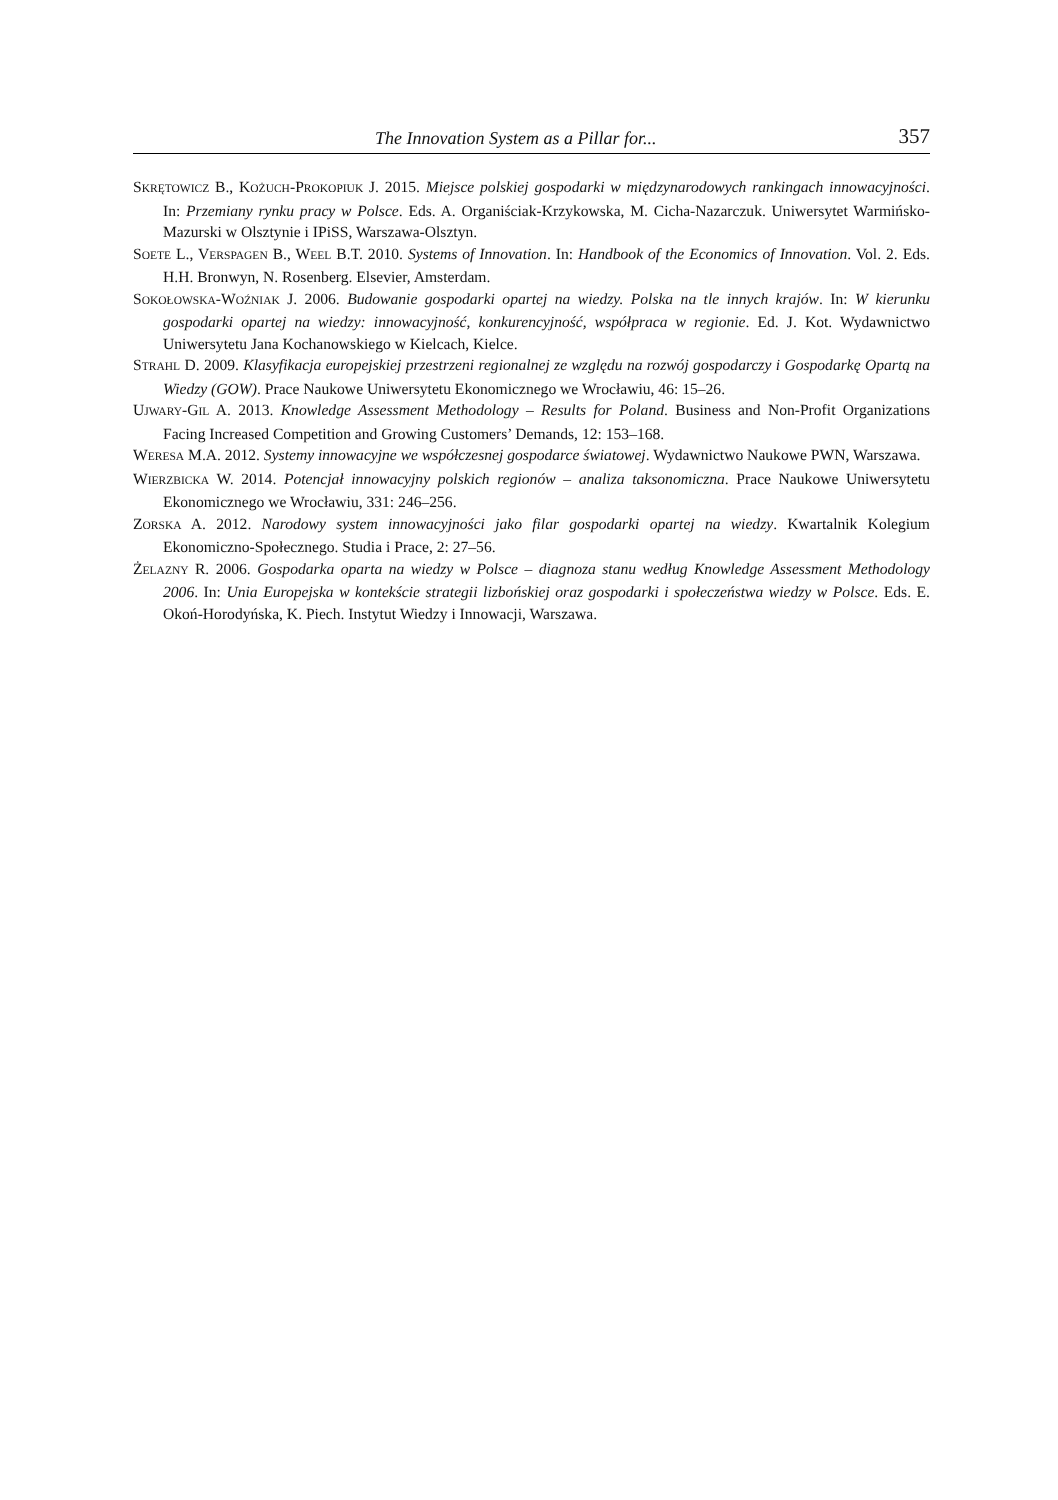The Innovation System as a Pillar for... 357
SKRĘTOWICZ B., KOŻUCH-PROKOPIUK J. 2015. Miejsce polskiej gospodarki w międzynarodowych rankingach innowacyjności. In: Przemiany rynku pracy w Polsce. Eds. A. Organiściak-Krzykowska, M. Cicha-Nazarczuk. Uniwersytet Warmińsko-Mazurski w Olsztynie i IPiSS, Warszawa-Olsztyn.
SOETE L., VERSPAGEN B., WEEL B.T. 2010. Systems of Innovation. In: Handbook of the Economics of Innovation. Vol. 2. Eds. H.H. Bronwyn, N. Rosenberg. Elsevier, Amsterdam.
SOKOŁOWSKA-WOŹNIAK J. 2006. Budowanie gospodarki opartej na wiedzy. Polska na tle innych krajów. In: W kierunku gospodarki opartej na wiedzy: innowacyjność, konkurencyjność, współpraca w regionie. Ed. J. Kot. Wydawnictwo Uniwersytetu Jana Kochanowskiego w Kielcach, Kielce.
STRAHL D. 2009. Klasyfikacja europejskiej przestrzeni regionalnej ze względu na rozwój gospodarczy i Gospodarkę Opartą na Wiedzy (GOW). Prace Naukowe Uniwersytetu Ekonomicznego we Wrocławiu, 46: 15–26.
UJWARY-GIL A. 2013. Knowledge Assessment Methodology – Results for Poland. Business and Non-Profit Organizations Facing Increased Competition and Growing Customers’ Demands, 12: 153–168.
WERESA M.A. 2012. Systemy innowacyjne we współczesnej gospodarce światowej. Wydawnictwo Naukowe PWN, Warszawa.
WIERZBICKA W. 2014. Potencjał innowacyjny polskich regionów – analiza taksonomiczna. Prace Naukowe Uniwersytetu Ekonomicznego we Wrocławiu, 331: 246–256.
ZORSKA A. 2012. Narodowy system innowacyjności jako filar gospodarki opartej na wiedzy. Kwartalnik Kolegium Ekonomiczno-Społecznego. Studia i Prace, 2: 27–56.
ŻELAZNY R. 2006. Gospodarka oparta na wiedzy w Polsce – diagnoza stanu według Knowledge Assessment Methodology 2006. In: Unia Europejska w kontekście strategii lizbońskiej oraz gospodarki i społeczeństwa wiedzy w Polsce. Eds. E. Okoń-Horodyńska, K. Piech. Instytut Wiedzy i Innowacji, Warszawa.